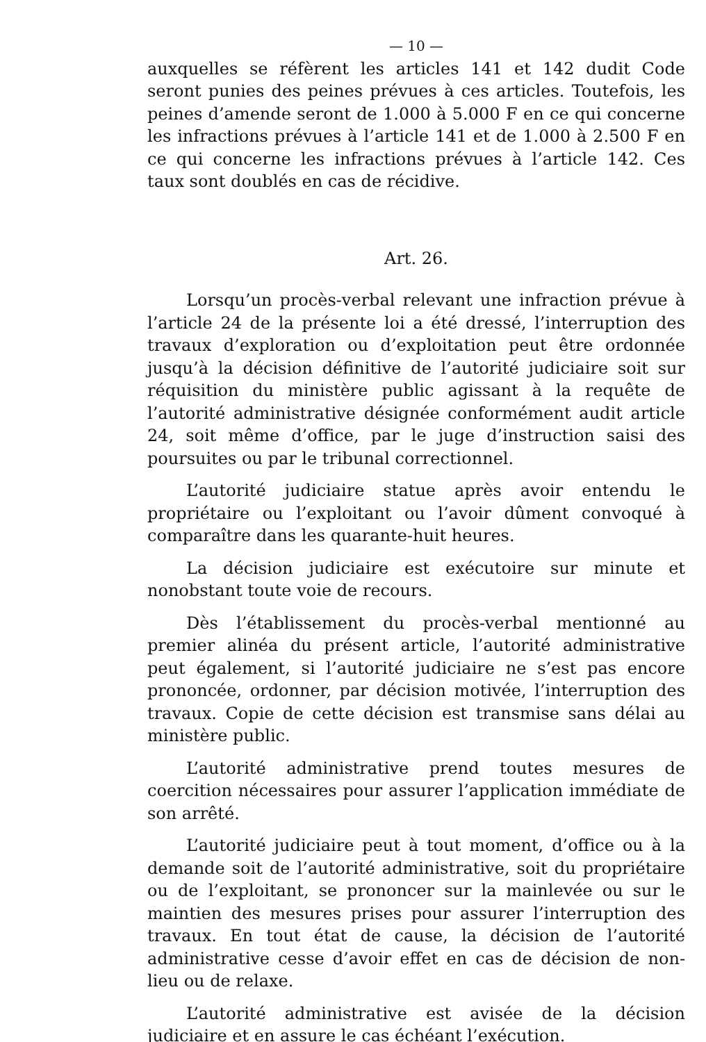— 10 —
auxquelles se réfèrent les articles 141 et 142 dudit Code seront punies des peines prévues à ces articles. Toutefois, les peines d’amende seront de 1.000 à 5.000 F en ce qui concerne les infractions prévues à l’article 141 et de 1.000 à 2.500 F en ce qui concerne les infractions prévues à l’article 142. Ces taux sont doublés en cas de récidive.
Art. 26.
Lorsqu’un procès-verbal relevant une infraction prévue à l’article 24 de la présente loi a été dressé, l’interruption des travaux d’exploration ou d’exploitation peut être ordonnée jusqu’à la décision définitive de l’autorité judiciaire soit sur réquisition du ministère public agissant à la requête de l’autorité administrative désignée conformément audit article 24, soit même d’office, par le juge d’instruction saisi des poursuites ou par le tribunal correctionnel.
L’autorité judiciaire statue après avoir entendu le propriétaire ou l’exploitant ou l’avoir dûment convoqué à comparaître dans les quarante-huit heures.
La décision judiciaire est exécutoire sur minute et nonobstant toute voie de recours.
Dès l’établissement du procès-verbal mentionné au premier alinéa du présent article, l’autorité administrative peut également, si l’autorité judiciaire ne s’est pas encore prononcée, ordonner, par décision motivée, l’interruption des travaux. Copie de cette décision est transmise sans délai au ministère public.
L’autorité administrative prend toutes mesures de coercition nécessaires pour assurer l’application immédiate de son arrêté.
L’autorité judiciaire peut à tout moment, d’office ou à la demande soit de l’autorité administrative, soit du propriétaire ou de l’exploitant, se prononcer sur la mainlevée ou sur le maintien des mesures prises pour assurer l’interruption des travaux. En tout état de cause, la décision de l’autorité administrative cesse d’avoir effet en cas de décision de non-lieu ou de relaxe.
L’autorité administrative est avisée de la décision judiciaire et en assure le cas échéant l’exécution.